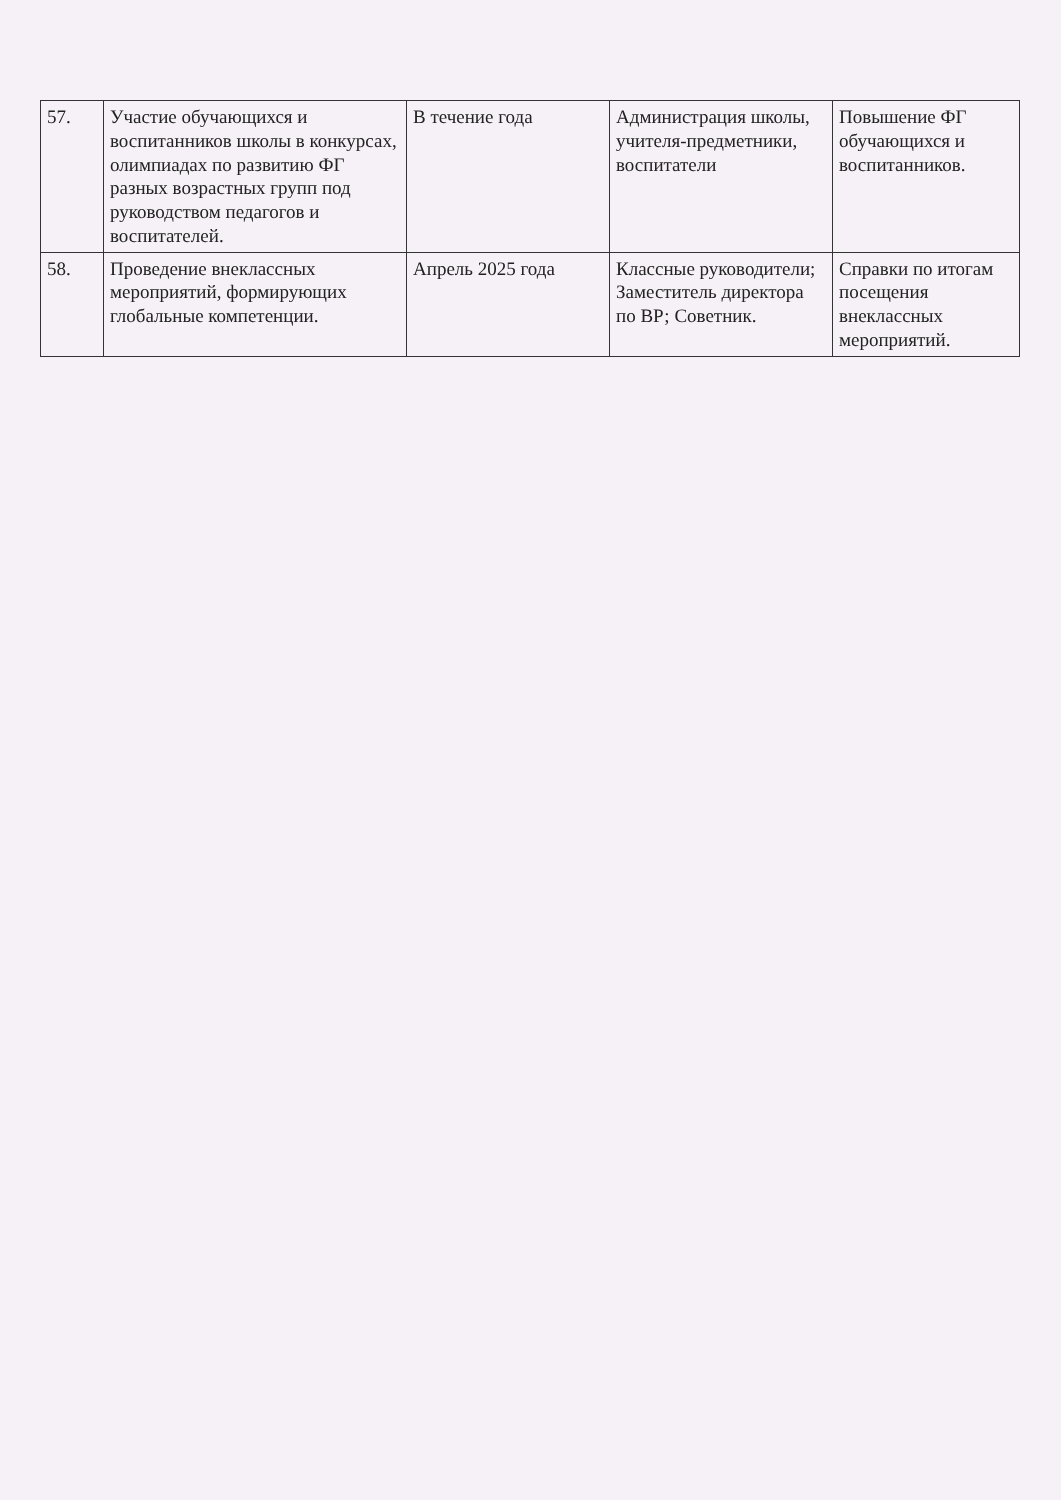| 57. | Участие обучающихся и воспитанников школы в конкурсах, олимпиадах по развитию ФГ разных возрастных групп под руководством педагогов и воспитателей. | В течение года | Администрация школы, учителя-предметники, воспитатели | Повышение ФГ обучающихся и воспитанников. |
| 58. | Проведение внеклассных мероприятий, формирующих глобальные компетенции. | Апрель 2025 года | Классные руководители; Заместитель директора по ВР; Советник. | Справки по итогам посещения внеклассных мероприятий. |